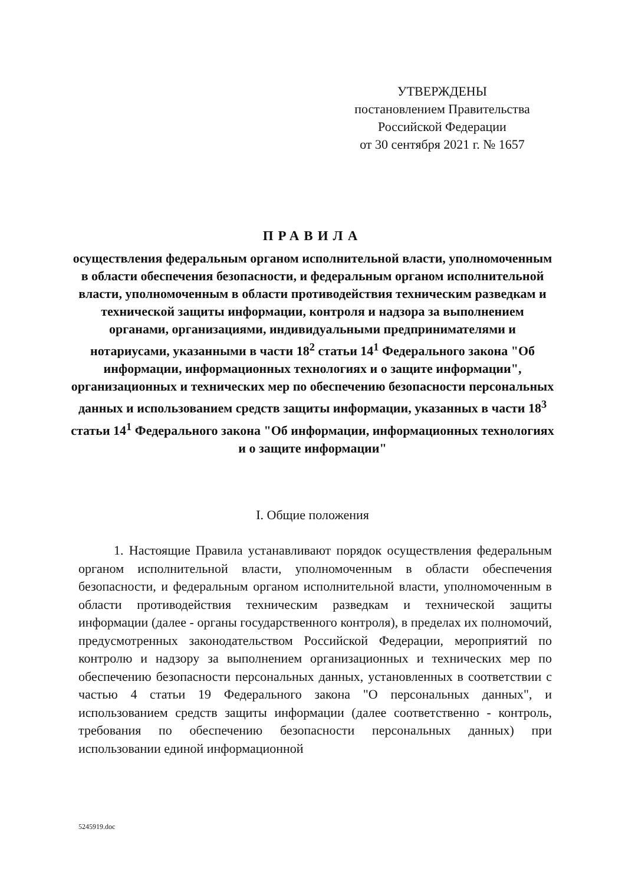УТВЕРЖДЕНЫ
постановлением Правительства
Российской Федерации
от 30 сентября 2021 г. № 1657
ПРАВИЛА
осуществления федеральным органом исполнительной власти, уполномоченным в области обеспечения безопасности, и федеральным органом исполнительной власти, уполномоченным в области противодействия техническим разведкам и технической защиты информации, контроля и надзора за выполнением органами, организациями, индивидуальными предпринимателями и нотариусами, указанными в части 18<sup>2</sup> статьи 14<sup>1</sup> Федерального закона "Об информации, информационных технологиях и о защите информации", организационных и технических мер по обеспечению безопасности персональных данных и использованием средств защиты информации, указанных в части 18<sup>3</sup> статьи 14<sup>1</sup> Федерального закона "Об информации, информационных технологиях и о защите информации"
I. Общие положения
1. Настоящие Правила устанавливают порядок осуществления федеральным органом исполнительной власти, уполномоченным в области обеспечения безопасности, и федеральным органом исполнительной власти, уполномоченным в области противодействия техническим разведкам и технической защиты информации (далее - органы государственного контроля), в пределах их полномочий, предусмотренных законодательством Российской Федерации, мероприятий по контролю и надзору за выполнением организационных и технических мер по обеспечению безопасности персональных данных, установленных в соответствии с частью 4 статьи 19 Федерального закона "О персональных данных", и использованием средств защиты информации (далее соответственно - контроль, требования по обеспечению безопасности персональных данных) при использовании единой информационной
5245919.doc